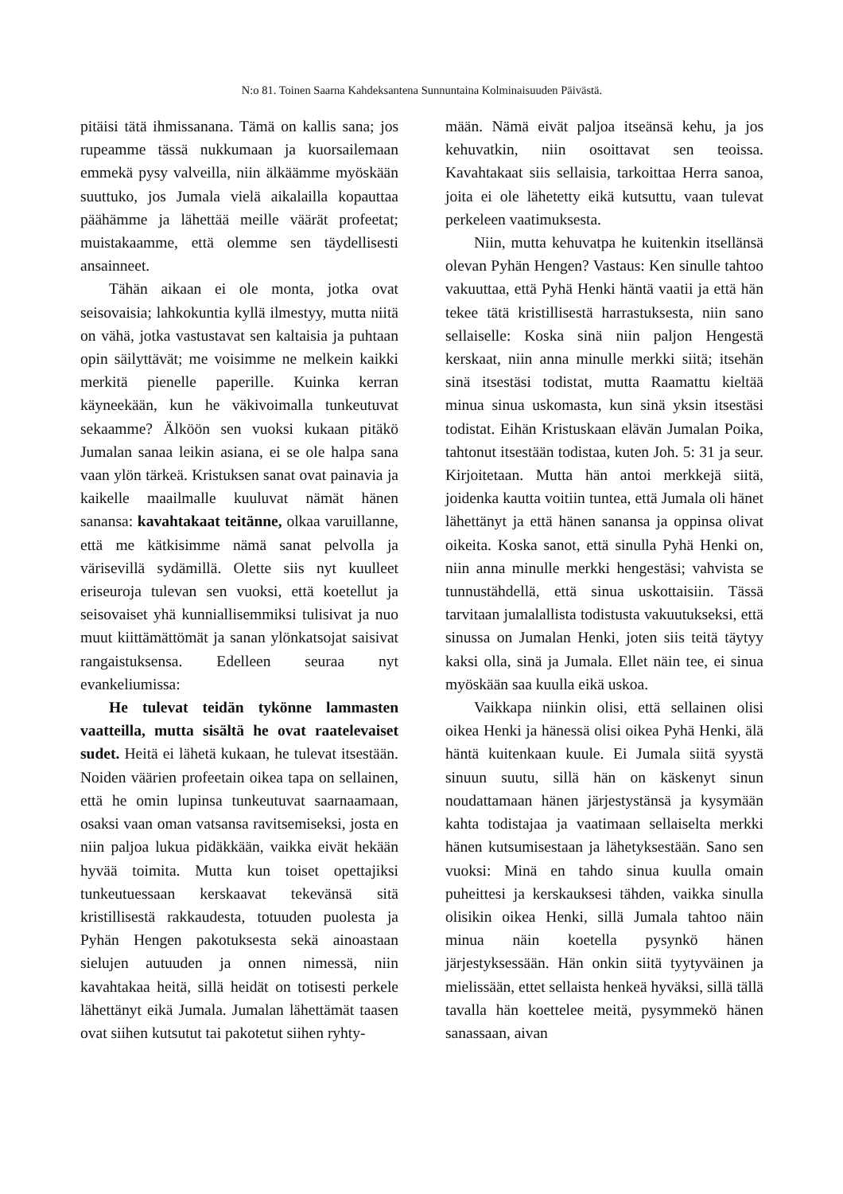N:o 81. Toinen Saarna Kahdeksantena Sunnuntaina Kolminaisuuden Päivästä.
pitäisi tätä ihmissanana. Tämä on kallis sana; jos rupeamme tässä nukkumaan ja kuorsailemaan emmekä pysy valveilla, niin älkäämme myöskään suuttuko, jos Jumala vielä aikalailla kopauttaa päähämme ja lähettää meille väärät profeetat; muistakaamme, että olemme sen täydellisesti ansainneet.
Tähän aikaan ei ole monta, jotka ovat seisovaisia; lahkokuntia kyllä ilmestyy, mutta niitä on vähä, jotka vastustavat sen kaltaisia ja puhtaan opin säilyttävät; me voisimme ne melkein kaikki merkitä pienelle paperille. Kuinka kerran käyneekään, kun he väkivoimalla tunkeutuvat sekaamme? Älköön sen vuoksi kukaan pitäkö Jumalan sanaa leikin asiana, ei se ole halpa sana vaan ylön tärkeä. Kristuksen sanat ovat painavia ja kaikelle maailmalle kuuluvat nämät hänen sanansa: kavahtakaat teitänne, olkaa varuillanne, että me kätkisimme nämä sanat pelvolla ja värisevillä sydämillä. Olette siis nyt kuulleet eriseuroja tulevan sen vuoksi, että koetellut ja seisovaiset yhä kunniallisemmiksi tulisivat ja nuo muut kiittämättömät ja sanan ylönkatsojat saisivat rangaistuksensa. Edelleen seuraa nyt evankeliumissa:
He tulevat teidän tykönne lammasten vaatteilla, mutta sisältä he ovat raatelevaiset sudet. Heitä ei lähetä kukaan, he tulevat itsestään. Noiden väärien profeetain oikea tapa on sellainen, että he omin lupinsa tunkeutuvat saarnaamaan, osaksi vaan oman vatsansa ravitsemiseksi, josta en niin paljoa lukua pidäkkään, vaikka eivät hekään hyvää toimita. Mutta kun toiset opettajiksi tunkeutuessaan kerskaavat tekevänsä sitä kristillisestä rakkaudesta, totuuden puolesta ja Pyhän Hengen pakotuksesta sekä ainoastaan sielujen autuuden ja onnen nimessä, niin kavahtakaa heitä, sillä heidät on totisesti perkele lähettänyt eikä Jumala. Jumalan lähettämät taasen ovat siihen kutsutut tai pakotetut siihen ryhty-
mään. Nämä eivät paljoa itseänsä kehu, ja jos kehuvatkin, niin osoittavat sen teoissa. Kavahtakaat siis sellaisia, tarkoittaa Herra sanoa, joita ei ole lähetetty eikä kutsuttu, vaan tulevat perkeleen vaatimuksesta.
Niin, mutta kehuvatpa he kuitenkin itsellänsä olevan Pyhän Hengen? Vastaus: Ken sinulle tahtoo vakuuttaa, että Pyhä Henki häntä vaatii ja että hän tekee tätä kristillisestä harrastuksesta, niin sano sellaiselle: Koska sinä niin paljon Hengestä kerskaat, niin anna minulle merkki siitä; itsehän sinä itsestäsi todistat, mutta Raamattu kieltää minua sinua uskomasta, kun sinä yksin itsestäsi todistat. Eihän Kristuskaan elävän Jumalan Poika, tahtonut itsestään todistaa, kuten Joh. 5: 31 ja seur. Kirjoitetaan. Mutta hän antoi merkkejä siitä, joidenka kautta voitiin tuntea, että Jumala oli hänet lähettänyt ja että hänen sanansa ja oppinsa olivat oikeita. Koska sanot, että sinulla Pyhä Henki on, niin anna minulle merkki hengestäsi; vahvista se tunnustähdellä, että sinua uskottaisiin. Tässä tarvitaan jumalallista todistusta vakuutukseksi, että sinussa on Jumalan Henki, joten siis teitä täytyy kaksi olla, sinä ja Jumala. Ellet näin tee, ei sinua myöskään saa kuulla eikä uskoa.
Vaikkapa niinkin olisi, että sellainen olisi oikea Henki ja hänessä olisi oikea Pyhä Henki, älä häntä kuitenkaan kuule. Ei Jumala siitä syystä sinuun suutu, sillä hän on käskenyt sinun noudattamaan hänen järjestystänsä ja kysymään kahta todistajaa ja vaatimaan sellaiselta merkki hänen kutsumisestaan ja lähetyksestään. Sano sen vuoksi: Minä en tahdo sinua kuulla omain puheittesi ja kerskauksesi tähden, vaikka sinulla olisikin oikea Henki, sillä Jumala tahtoo näin minua näin koetella pysynkö hänen järjestyksessään. Hän onkin siitä tyytyväinen ja mielissään, ettet sellaista henkeä hyväksi, sillä tällä tavalla hän koettelee meitä, pysymmekö hänen sanassaan, aivan